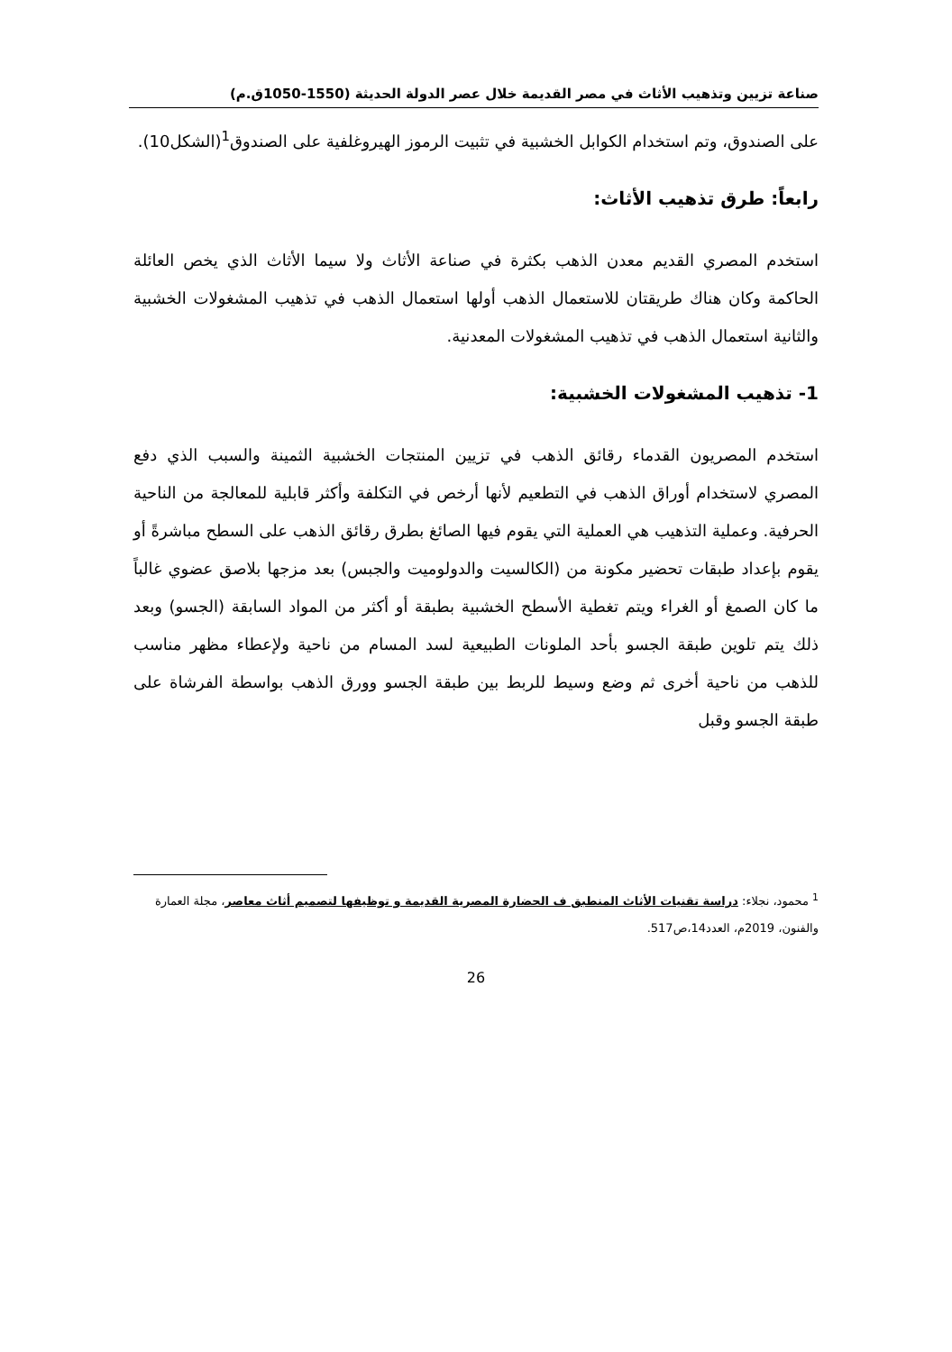صناعة تزيين وتذهيب الأثاث في مصر القديمة خلال عصر الدولة الحديثة (1550-1050ق.م)
على الصندوق، وتم استخدام الكوابل الخشبية في تثبيت الرموز الهيروغلفية على الصندوق<sup>1</sup>(الشكل10).
رابعاً: طرق تذهيب الأثاث:
استخدم المصري القديم معدن الذهب بكثرة في صناعة الأثاث ولا سيما الأثاث الذي يخص العائلة الحاكمة وكان هناك طريقتان للاستعمال الذهب أولها استعمال الذهب في تذهيب المشغولات الخشبية والثانية استعمال الذهب في تذهيب المشغولات المعدنية.
1- تذهيب المشغولات الخشبية:
استخدم المصريون القدماء رقائق الذهب في تزيين المنتجات الخشبية الثمينة والسبب الذي دفع المصري لاستخدام أوراق الذهب في التطعيم لأنها أرخص في التكلفة وأكثر قابلية للمعالجة من الناحية الحرفية. وعملية التذهيب هي العملية التي يقوم فيها الصائغ بطرق رقائق الذهب على السطح مباشرةً أو يقوم بإعداد طبقات تحضير مكونة من (الكالسيت والدولوميت والجبس) بعد مزجها بلاصق عضوي غالباً ما كان الصمغ أو الغراء ويتم تغطية الأسطح الخشبية بطبقة أو أكثر من المواد السابقة (الجسو) وبعد ذلك يتم تلوين طبقة الجسو بأحد الملونات الطبيعية لسد المسام من ناحية ولإعطاء مظهر مناسب للذهب من ناحية أخرى ثم وضع وسيط للربط بين طبقة الجسو وورق الذهب بواسطة الفرشاة على طبقة الجسو وقبل
<sup>1</sup> محمود، نجلاء: دراسة تقنيات الأثاث المنطبق ف الحضارة المصرية القديمة و توظيفها لتصميم أثاث معاصر، مجلة العمارة والفنون، 2019م، العدد14،ص517.
26